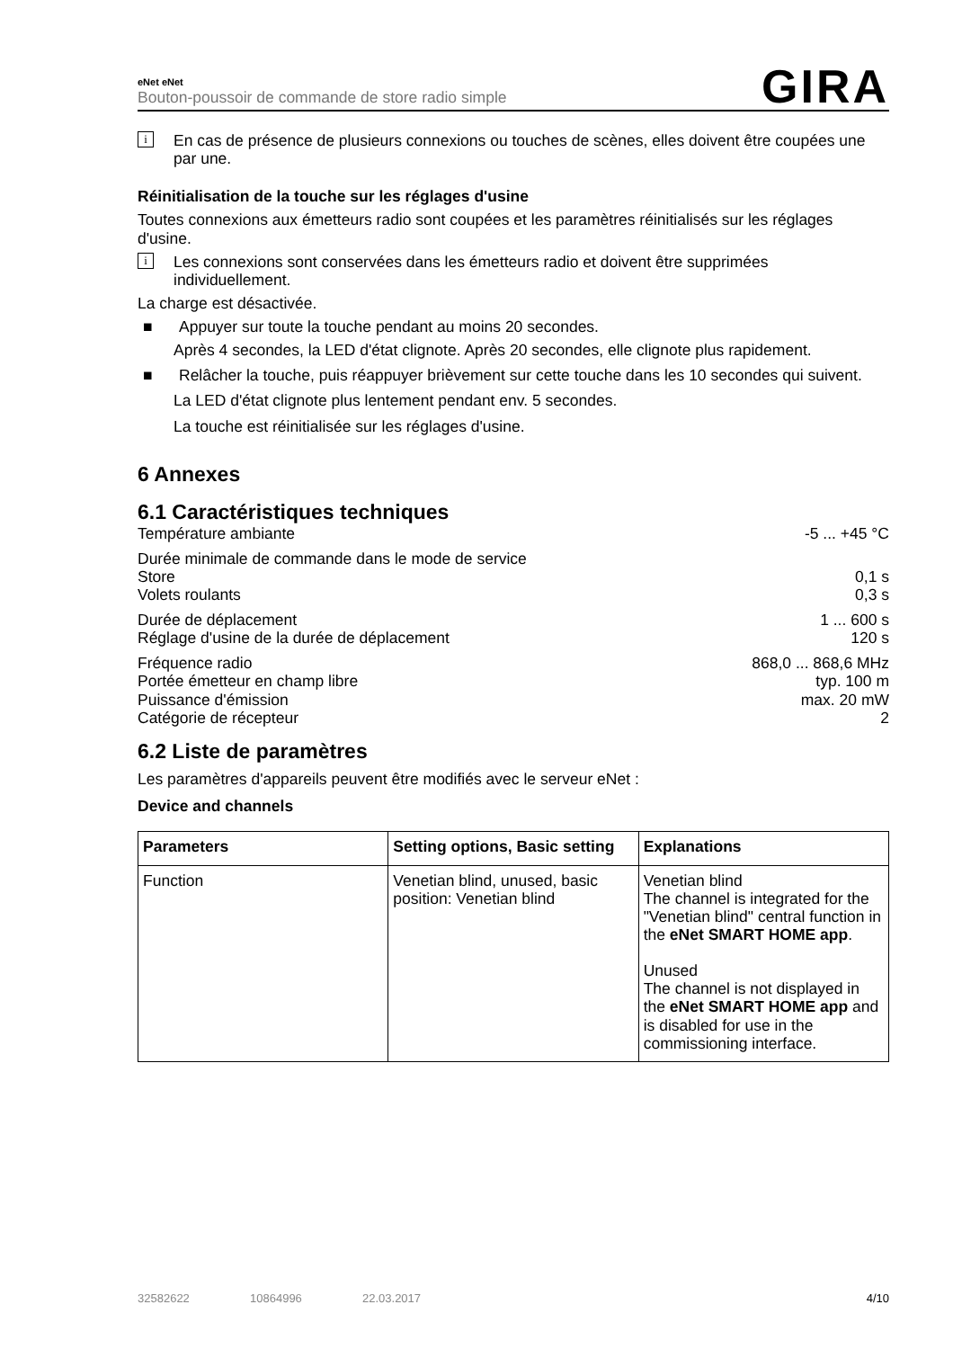eNet eNet
Bouton-poussoir de commande de store radio simple
GIRA
i
En cas de présence de plusieurs connexions ou touches de scènes, elles doivent être coupées une par une.
Réinitialisation de la touche sur les réglages d'usine
Toutes connexions aux émetteurs radio sont coupées et les paramètres réinitialisés sur les réglages d'usine.
i
Les connexions sont conservées dans les émetteurs radio et doivent être supprimées individuellement.
La charge est désactivée.
■ Appuyer sur toute la touche pendant au moins 20 secondes.
Après 4 secondes, la LED d'état clignote. Après 20 secondes, elle clignote plus rapidement.
■ Relâcher la touche, puis réappuyer brièvement sur cette touche dans les 10 secondes qui suivent.
La LED d'état clignote plus lentement pendant env. 5 secondes.
La touche est réinitialisée sur les réglages d'usine.
6 Annexes
6.1 Caractéristiques techniques
Température ambiante -5 ... +45 °C
Durée minimale de commande dans le mode de service
Store 0,1 s
Volets roulants 0,3 s
Durée de déplacement 1 ... 600 s
Réglage d'usine de la durée de déplacement 120 s
Fréquence radio 868,0 ... 868,6 MHz
Portée émetteur en champ libre typ. 100 m
Puissance d'émission max. 20 mW
Catégorie de récepteur 2
6.2 Liste de paramètres
Les paramètres d'appareils peuvent être modifiés avec le serveur eNet :
Device and channels
| Parameters | Setting options, Basic setting | Explanations |
| --- | --- | --- |
| Function | Venetian blind, unused, basic position: Venetian blind | Venetian blind The channel is integrated for the "Venetian blind" central function in the eNet SMART HOME app . Unused The channel is not displayed in the eNet SMART HOME app and is disabled for use in the commissioning interface. |
32582622 10864996 22.03.2017 4/10